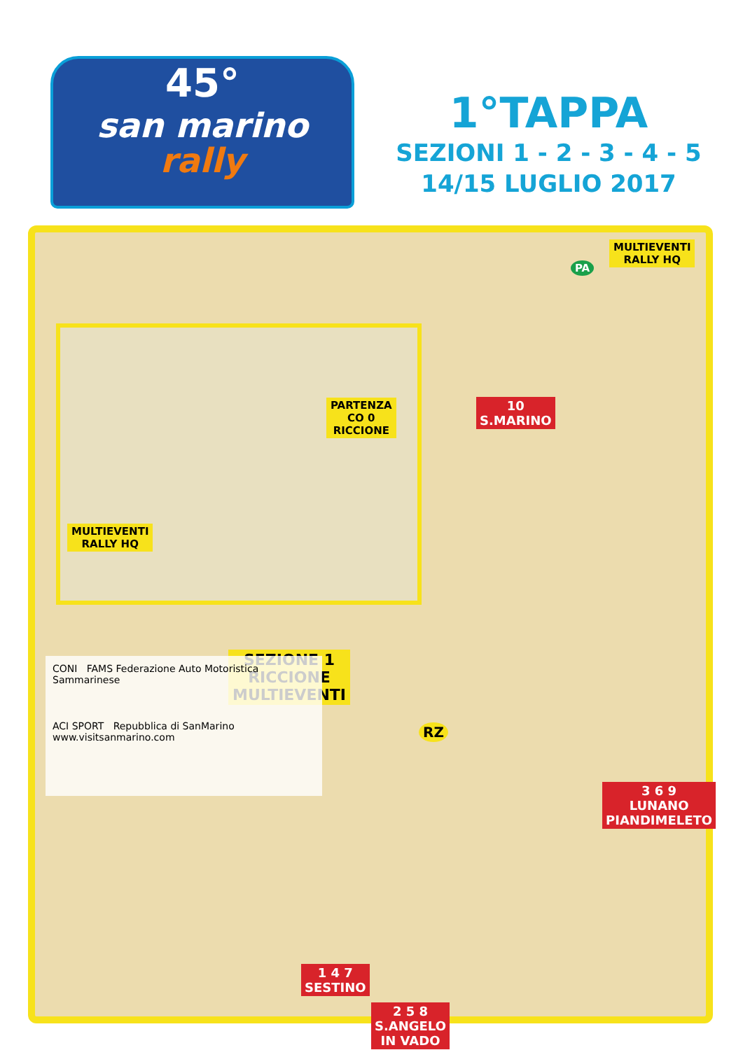45°
san marino
rally
1°TAPPA
SEZIONI 1 - 2 - 3 - 4 - 5
14/15 LUGLIO 2017
MULTIEVENTI
RALLY HQ
PA
10
S.MARINO
PARTENZA
CO 0
RICCIONE
MULTIEVENTI
RALLY HQ
SEZIONE 1
RICCIONE
MULTIEVENTI
RZ
3 6 9
LUNANO
PIANDIMELETO
1 4 7
SESTINO
2 5 8
S.ANGELO
IN VADO
CONI FAMS Federazione Auto Motoristica Sammarinese
ACI SPORT Repubblica di SanMarino www.visitsanmarino.com